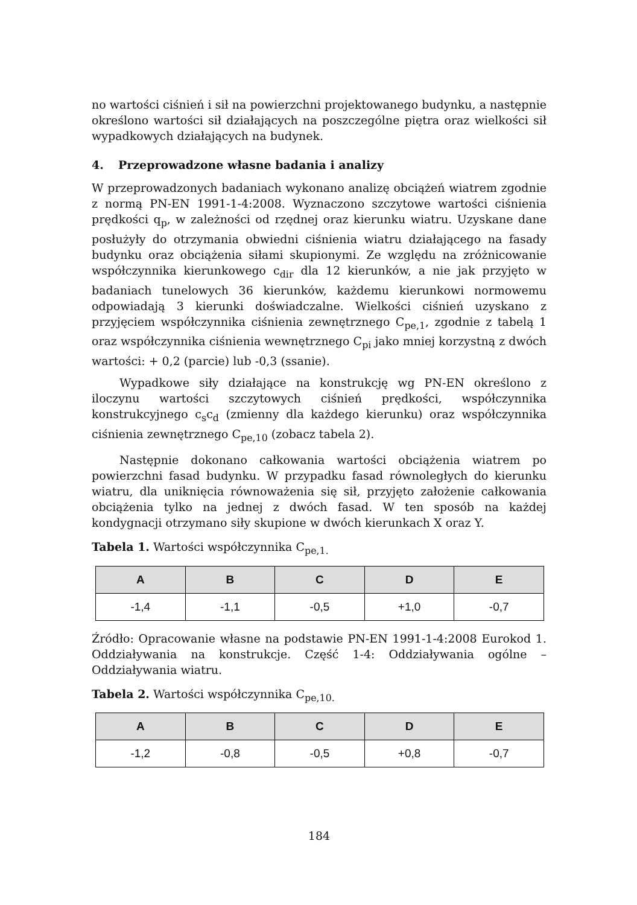no wartości ciśnień i sił na powierzchni projektowanego budynku, a następnie określono wartości sił działających na poszczególne piętra oraz wielkości sił wypadkowych działających na budynek.
4. Przeprowadzone własne badania i analizy
W przeprowadzonych badaniach wykonano analizę obciążeń wiatrem zgodnie z normą PN-EN 1991-1-4:2008. Wyznaczono szczytowe wartości ciśnienia prędkości q<sub>p</sub>, w zależności od rzędnej oraz kierunku wiatru. Uzyskane dane posłużyły do otrzymania obwiedni ciśnienia wiatru działającego na fasady budynku oraz obciążenia siłami skupionymi. Ze względu na zróżnicowanie współczynnika kierunkowego c<sub>dir</sub> dla 12 kierunków, a nie jak przyjęto w badaniach tunelowych 36 kierunków, każdemu kierunkowi normowemu odpowiadają 3 kierunki doświadczalne. Wielkości ciśnień uzyskano z przyjęciem współczynnika ciśnienia zewnętrznego C<sub>pe,1</sub>, zgodnie z tabelą 1 oraz współczynnika ciśnienia wewnętrznego C<sub>pi</sub> jako mniej korzystną z dwóch wartości: + 0,2 (parcie) lub -0,3 (ssanie).
Wypadkowe siły działające na konstrukcję wg PN-EN określono z iloczynu wartości szczytowych ciśnień prędkości, współczynnika konstrukcyjnego c<sub>s</sub>c<sub>d</sub> (zmienny dla każdego kierunku) oraz współczynnika ciśnienia zewnętrznego C<sub>pe,10</sub> (zobacz tabela 2).
Następnie dokonano całkowania wartości obciążenia wiatrem po powierzchni fasad budynku. W przypadku fasad równoległych do kierunku wiatru, dla uniknięcia równoważenia się sił, przyjęto założenie całkowania obciążenia tylko na jednej z dwóch fasad. W ten sposób na każdej kondygnacji otrzymano siły skupione w dwóch kierunkach X oraz Y.
Tabela 1. Wartości współczynnika C<sub>pe,1.</sub>
| A | B | C | D | E |
| --- | --- | --- | --- | --- |
| -1,4 | -1,1 | -0,5 | +1,0 | -0,7 |
Źródło: Opracowanie własne na podstawie PN-EN 1991-1-4:2008 Eurokod 1. Oddziaływania na konstrukcje. Część 1-4: Oddziaływania ogólne – Oddziaływania wiatru.
Tabela 2. Wartości współczynnika C<sub>pe,10.</sub>
| A | B | C | D | E |
| --- | --- | --- | --- | --- |
| -1,2 | -0,8 | -0,5 | +0,8 | -0,7 |
184